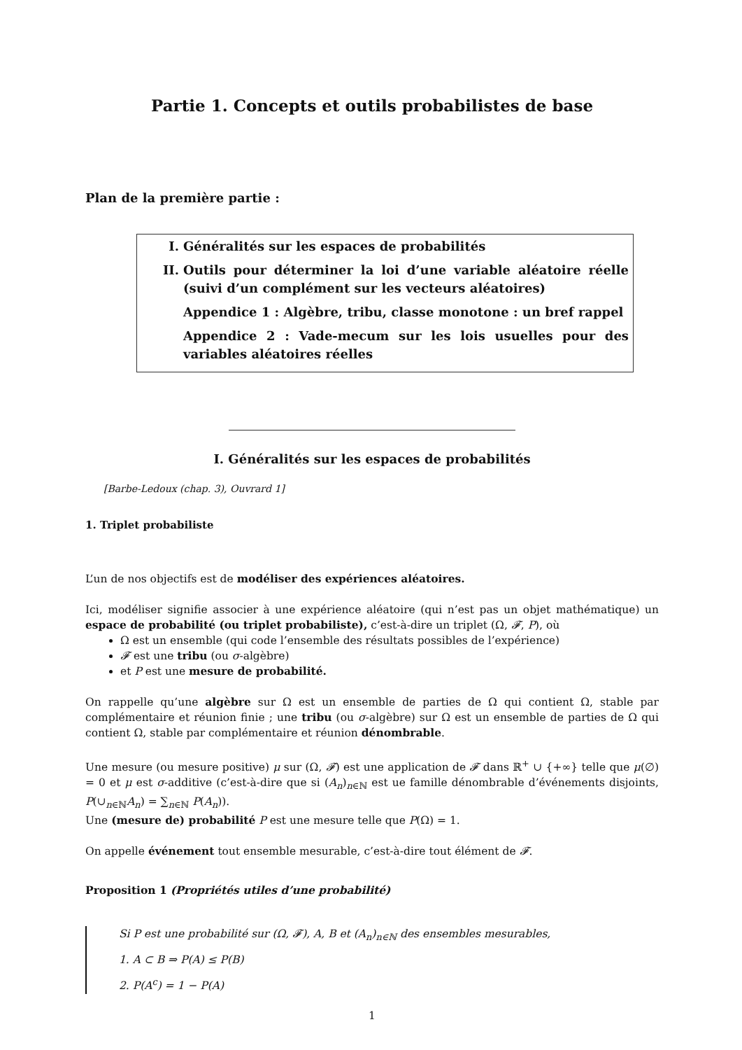Partie 1. Concepts et outils probabilistes de base
Plan de la première partie :
I. Généralités sur les espaces de probabilités
II. Outils pour déterminer la loi d’une variable aléatoire réelle (suivi d’un complément sur les vecteurs aléatoires)
Appendice 1 : Algèbre, tribu, classe monotone : un bref rappel
Appendice 2 : Vade-mecum sur les lois usuelles pour des variables aléatoires réelles
I. Généralités sur les espaces de probabilités
[Barbe-Ledoux (chap. 3), Ouvrard 1]
1. Triplet probabiliste
L’un de nos objectifs est de modéliser des expériences aléatoires.
Ici, modéliser signifie associer à une expérience aléatoire (qui n’est pas un objet mathématique) un espace de probabilité (ou triplet probabiliste), c’est-à-dire un triplet (Ω, 𝓕, P), où
Ω est un ensemble (qui code l’ensemble des résultats possibles de l’expérience)
𝓕 est une tribu (ou σ-algèbre)
et P est une mesure de probabilité.
On rappelle qu’une algèbre sur Ω est un ensemble de parties de Ω qui contient Ω, stable par complémentaire et réunion finie ; une tribu (ou σ-algèbre) sur Ω est un ensemble de parties de Ω qui contient Ω, stable par complémentaire et réunion dénombrable.
Une mesure (ou mesure positive) μ sur (Ω, 𝓕) est une application de 𝓕 dans ℝ<sup>+</sup> ∪ {+∞} telle que μ(∅) = 0 et μ est σ-additive (c’est-à-dire que si (A<sub>n</sub>)<sub>n∈ℕ</sub> est ue famille dénombrable d’événements disjoints, P(∪<sub>n∈ℕ</sub>A<sub>n</sub>) = ∑<sub>n∈ℕ</sub> P(A<sub>n</sub>)).
Une (mesure de) probabilité P est une mesure telle que P(Ω) = 1.
On appelle événement tout ensemble mesurable, c’est-à-dire tout élément de 𝓕.
Proposition 1 (Propriétés utiles d’une probabilité)
Si P est une probabilité sur (Ω, 𝓕), A, B et (A<sub>n</sub>)<sub>n∈ℕ</sub> des ensembles mesurables,
1. A ⊂ B ⇒ P(A) ≤ P(B)
2. P(A<sup>c</sup>) = 1 − P(A)
1